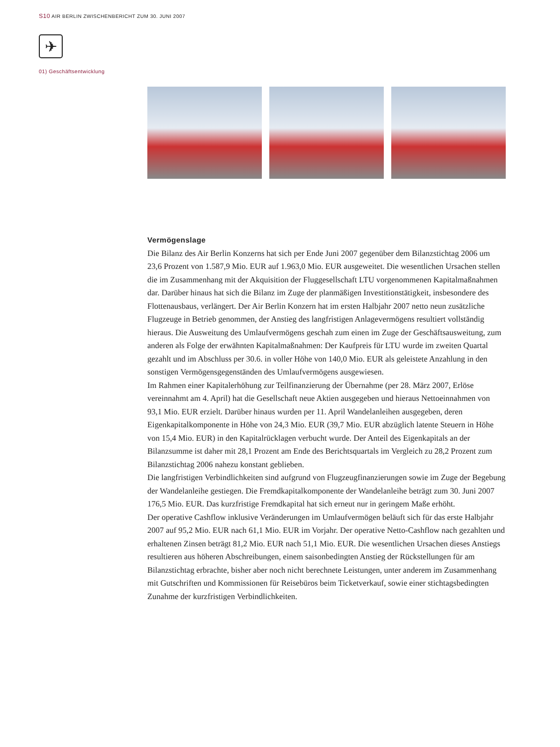S10 AIR BERLIN ZWISCHENBERICHT ZUM 30. JUNI 2007
✈
01) Geschäftsentwicklung
Vermögenslage
Die Bilanz des Air Berlin Konzerns hat sich per Ende Juni 2007 gegenüber dem Bilanzstichtag 2006 um 23,6 Prozent von 1.587,9 Mio. EUR auf 1.963,0 Mio. EUR ausgeweitet. Die wesentlichen Ursachen stellen die im Zusammenhang mit der Akquisition der Fluggesellschaft LTU vorgenommenen Kapitalmaßnahmen dar. Darüber hinaus hat sich die Bilanz im Zuge der planmäßigen Investitionstätigkeit, insbesondere des Flottenausbaus, verlängert. Der Air Berlin Konzern hat im ersten Halbjahr 2007 netto neun zusätzliche Flugzeuge in Betrieb genommen, der Anstieg des langfristigen Anlagevermögens resultiert vollständig hieraus. Die Ausweitung des Umlaufvermögens geschah zum einen im Zuge der Geschäftsausweitung, zum anderen als Folge der erwähnten Kapitalmaßnahmen: Der Kaufpreis für LTU wurde im zweiten Quartal gezahlt und im Abschluss per 30.6. in voller Höhe von 140,0 Mio. EUR als geleistete Anzahlung in den sonstigen Vermögensgegenständen des Umlaufvermögens ausgewiesen.
Im Rahmen einer Kapitalerhöhung zur Teilfinanzierung der Übernahme (per 28. März 2007, Erlöse vereinnahmt am 4. April) hat die Gesellschaft neue Aktien ausgegeben und hieraus Nettoeinnahmen von 93,1 Mio. EUR erzielt. Darüber hinaus wurden per 11. April Wandelanleihen ausgegeben, deren Eigenkapitalkomponente in Höhe von 24,3 Mio. EUR (39,7 Mio. EUR abzüglich latente Steuern in Höhe von 15,4 Mio. EUR) in den Kapitalrücklagen verbucht wurde. Der Anteil des Eigenkapitals an der Bilanzsumme ist daher mit 28,1 Prozent am Ende des Berichtsquartals im Vergleich zu 28,2 Prozent zum Bilanzstichtag 2006 nahezu konstant geblieben.
Die langfristigen Verbindlichkeiten sind aufgrund von Flugzeugfinanzierungen sowie im Zuge der Begebung der Wandelanleihe gestiegen. Die Fremdkapitalkomponente der Wandelanleihe beträgt zum 30. Juni 2007 176,5 Mio. EUR. Das kurzfristige Fremdkapital hat sich erneut nur in geringem Maße erhöht.
Der operative Cashflow inklusive Veränderungen im Umlaufvermögen beläuft sich für das erste Halbjahr 2007 auf 95,2 Mio. EUR nach 61,1 Mio. EUR im Vorjahr. Der operative Netto-Cashflow nach gezahlten und erhaltenen Zinsen beträgt 81,2 Mio. EUR nach 51,1 Mio. EUR. Die wesentlichen Ursachen dieses Anstiegs resultieren aus höheren Abschreibungen, einem saisonbedingten Anstieg der Rückstellungen für am Bilanzstichtag erbrachte, bisher aber noch nicht berechnete Leistungen, unter anderem im Zusammenhang mit Gutschriften und Kommissionen für Reisebüros beim Ticketverkauf, sowie einer stichtagsbedingten Zunahme der kurzfristigen Verbindlichkeiten.